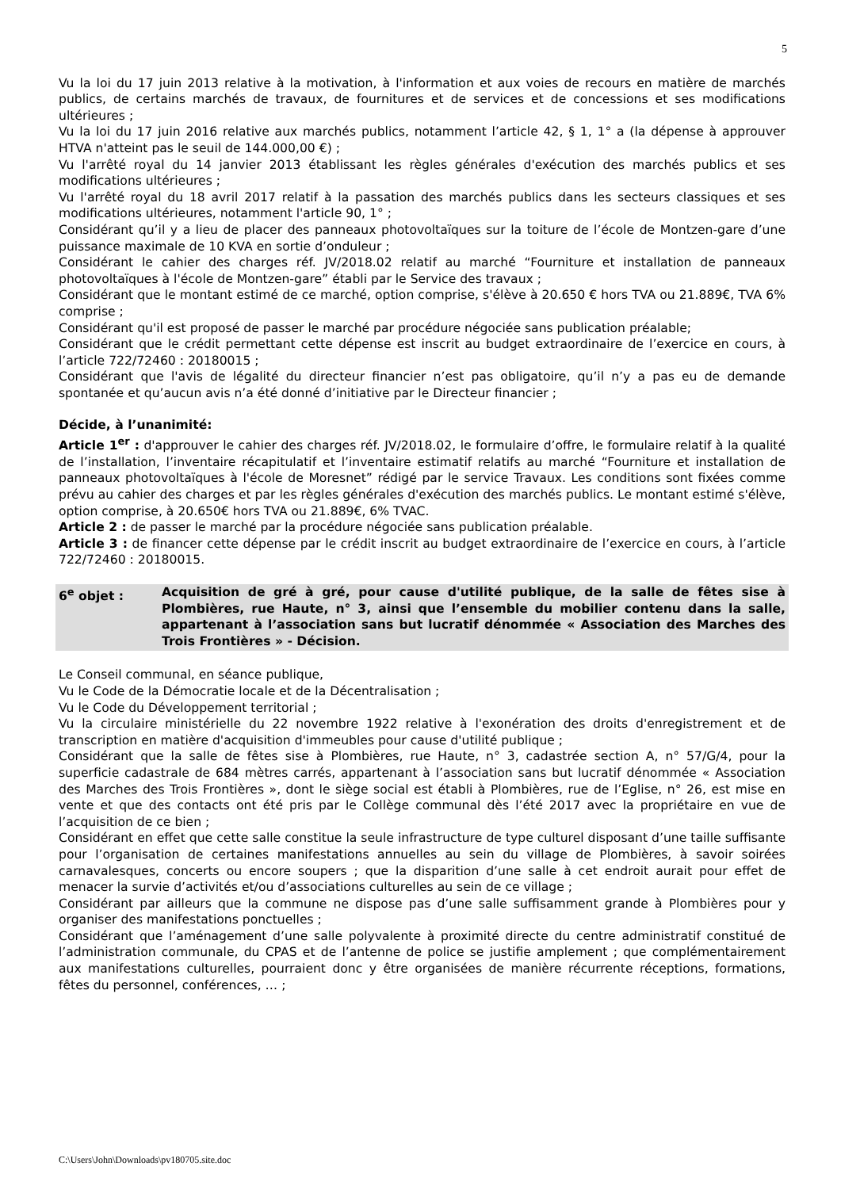5
Vu la loi du 17 juin 2013 relative à la motivation, à l'information et aux voies de recours en matière de marchés publics, de certains marchés de travaux, de fournitures et de services et de concessions et ses modifications ultérieures ;
Vu la loi du 17 juin 2016 relative aux marchés publics, notamment l’article 42, § 1, 1° a (la dépense à approuver HTVA n'atteint pas le seuil de 144.000,00 €) ;
Vu l'arrêté royal du 14 janvier 2013 établissant les règles générales d'exécution des marchés publics et ses modifications ultérieures ;
Vu l'arrêté royal du 18 avril 2017 relatif à la passation des marchés publics dans les secteurs classiques et ses modifications ultérieures, notamment l'article 90, 1° ;
Considérant qu’il y a lieu de placer des panneaux photovoltaïques sur la toiture de l’école de Montzen-gare d’une puissance maximale de 10 KVA en sortie d’onduleur ;
Considérant le cahier des charges réf. JV/2018.02 relatif au marché “Fourniture et installation de panneaux photovoltaïques à l'école de Montzen-gare” établi par le Service des travaux ;
Considérant que le montant estimé de ce marché, option comprise, s'élève à 20.650 € hors TVA ou 21.889€, TVA 6% comprise ;
Considérant qu'il est proposé de passer le marché par procédure négociée sans publication préalable;
Considérant que le crédit permettant cette dépense est inscrit au budget extraordinaire de l’exercice en cours, à l’article 722/72460 : 20180015 ;
Considérant que l'avis de légalité du directeur financier n’est pas obligatoire, qu’il n’y a pas eu de demande spontanée et qu’aucun avis n’a été donné d’initiative par le Directeur financier ;
Décide, à l’unanimité:
Article 1<sup>er</sup> : d'approuver le cahier des charges réf. JV/2018.02, le formulaire d’offre, le formulaire relatif à la qualité de l’installation, l’inventaire récapitulatif et l’inventaire estimatif relatifs au marché “Fourniture et installation de panneaux photovoltaïques à l'école de Moresnet” rédigé par le service Travaux. Les conditions sont fixées comme prévu au cahier des charges et par les règles générales d'exécution des marchés publics. Le montant estimé s'élève, option comprise, à 20.650€ hors TVA ou 21.889€, 6% TVAC.
Article 2 : de passer le marché par la procédure négociée sans publication préalable.
Article 3 : de financer cette dépense par le crédit inscrit au budget extraordinaire de l’exercice en cours, à l’article 722/72460 : 20180015.
6<sup>e</sup> objet : Acquisition de gré à gré, pour cause d'utilité publique, de la salle de fêtes sise à Plombières, rue Haute, n° 3, ainsi que l’ensemble du mobilier contenu dans la salle, appartenant à l’association sans but lucratif dénommée « Association des Marches des Trois Frontières » - Décision.
Le Conseil communal, en séance publique,
Vu le Code de la Démocratie locale et de la Décentralisation ;
Vu le Code du Développement territorial ;
Vu la circulaire ministérielle du 22 novembre 1922 relative à l'exonération des droits d'enregistrement et de transcription en matière d'acquisition d'immeubles pour cause d'utilité publique ;
Considérant que la salle de fêtes sise à Plombières, rue Haute, n° 3, cadastrée section A, n° 57/G/4, pour la superficie cadastrale de 684 mètres carrés, appartenant à l’association sans but lucratif dénommée « Association des Marches des Trois Frontières », dont le siège social est établi à Plombières, rue de l’Eglise, n° 26, est mise en vente et que des contacts ont été pris par le Collège communal dès l’été 2017 avec la propriétaire en vue de l’acquisition de ce bien ;
Considérant en effet que cette salle constitue la seule infrastructure de type culturel disposant d’une taille suffisante pour l’organisation de certaines manifestations annuelles au sein du village de Plombières, à savoir soirées carnavalesques, concerts ou encore soupers ; que la disparition d’une salle à cet endroit aurait pour effet de menacer la survie d’activités et/ou d’associations culturelles au sein de ce village ;
Considérant par ailleurs que la commune ne dispose pas d’une salle suffisamment grande à Plombières pour y organiser des manifestations ponctuelles ;
Considérant que l’aménagement d’une salle polyvalente à proximité directe du centre administratif constitué de l’administration communale, du CPAS et de l’antenne de police se justifie amplement ; que complémentairement aux manifestations culturelles, pourraient donc y être organisées de manière récurrente réceptions, formations, fêtes du personnel, conférences, … ;
C:\Users\John\Downloads\pv180705.site.doc